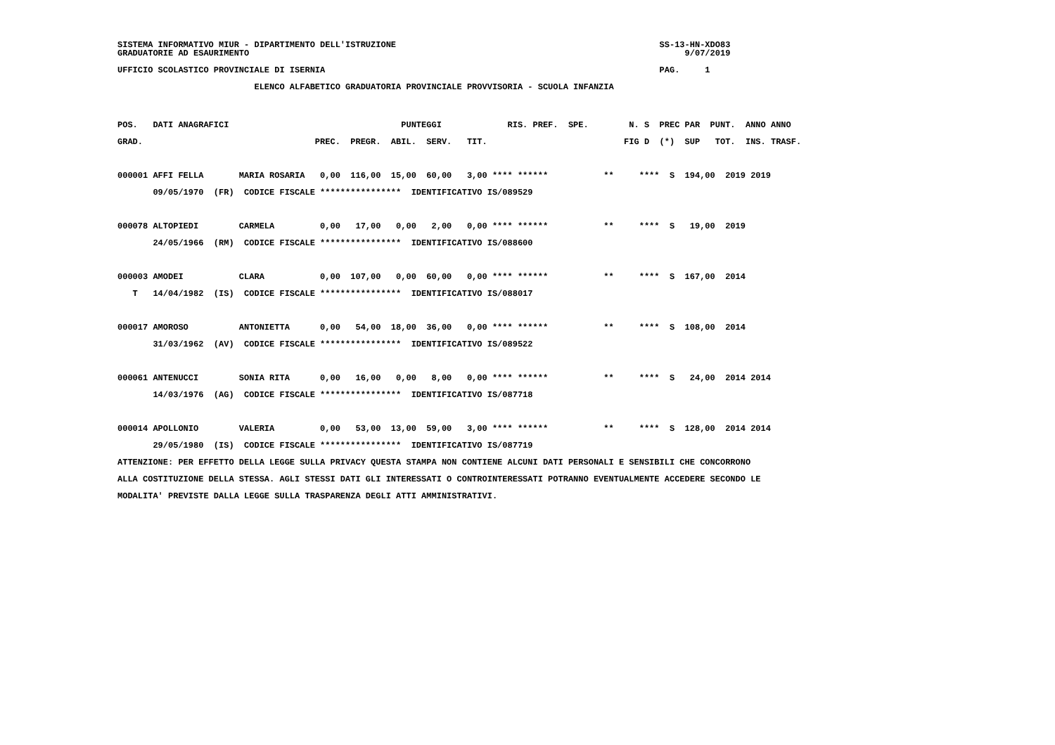SISTEMA INFORMATIVO MIUR - DIPARTIMENTO DELL'ISTRUZIONE                                                    SS-13-HN-XDO83
GRADUATORIE AD ESAURIMENTO                                                                                      9/07/2019

UFFICIO SCOLASTICO PROVINCIALE DI ISERNIA                                                                  PAG.     1

                           ELENCO ALFABETICO GRADUATORIA PROVINCIALE PROVVISORIA - SCUOLA INFANZIA
POS.   DATI ANAGRAFICI                                  PUNTEGGI             RIS. PREF.  SPE.        N. S  PREC PAR  PUNT.  ANNO ANNO
GRAD.                                  PREC.  PREGR.  ABIL.  SERV.   TIT.                           FIG D  (*)  SUP   TOT.  INS. TRASF.

000001 AFFI FELLA       MARIA ROSARIA   0,00  116,00  15,00  60,00   3,00 **** ******           **     ****  S  194,00  2019 2019
       09/05/1970  (FR)  CODICE FISCALE ****************  IDENTIFICATIVO IS/089529

000078 ALTOPIEDI        CARMELA         0,00   17,00   0,00   2,00   0,00 **** ******           **     ****  S   19,00  2019
       24/05/1966  (RM)  CODICE FISCALE ****************  IDENTIFICATIVO IS/088600

000003 AMODEI           CLARA           0,00  107,00   0,00  60,00   0,00 **** ******           **     ****  S  167,00  2014
   T   14/04/1982  (IS)  CODICE FISCALE ****************  IDENTIFICATIVO IS/088017

000017 AMOROSO          ANTONIETTA      0,00   54,00  18,00  36,00   0,00 **** ******           **     ****  S  108,00  2014
       31/03/1962  (AV)  CODICE FISCALE ****************  IDENTIFICATIVO IS/089522

000061 ANTENUCCI        SONIA RITA      0,00   16,00   0,00   8,00   0,00 **** ******           **     ****  S   24,00  2014 2014
       14/03/1976  (AG)  CODICE FISCALE ****************  IDENTIFICATIVO IS/087718

000014 APOLLONIO        VALERIA         0,00   53,00  13,00  59,00   3,00 **** ******           **     ****  S  128,00  2014 2014
       29/05/1980  (IS)  CODICE FISCALE ****************  IDENTIFICATIVO IS/087719
ATTENZIONE: PER EFFETTO DELLA LEGGE SULLA PRIVACY QUESTA STAMPA NON CONTIENE ALCUNI DATI PERSONALI E SENSIBILI CHE CONCORRONO
ALLA COSTITUZIONE DELLA STESSA. AGLI STESSI DATI GLI INTERESSATI O CONTROINTERESSATI POTRANNO EVENTUALMENTE ACCEDERE SECONDO LE
MODALITA' PREVISTE DALLA LEGGE SULLA TRASPARENZA DEGLI ATTI AMMINISTRATIVI.